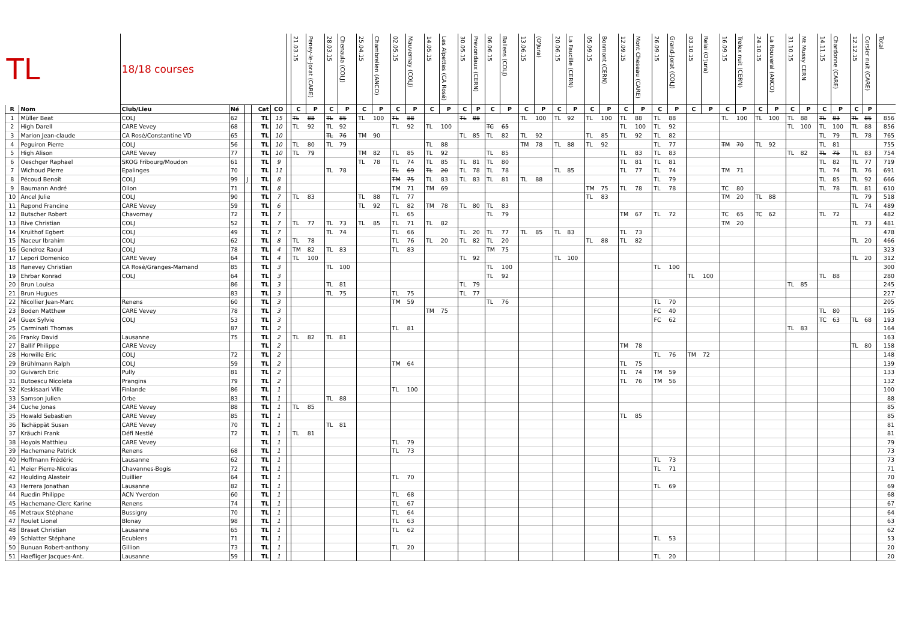| TL | | 18/18 courses | | | | | | 21.03.15 | Peney-le-Jorat (CARE) | 28.03.15 | Chenaula (COLJ) | 25.04.15 | Chambrelien (ANCO) | 02.05.15 | Mauvernay (COLJ) | 14.05.15 | Les Alpettes (CA Rosé) | 30.05.15 | Prevondaux (CERN) | 06.06.15 | Ballens (COLJ) | 13.06.15 | (O'Jura) | 20.06.15 | La Faucille (CERN) | 05.09.15 | Bonmont (CERN) | 12.09.15 | Mont Cheseau (CARE) | 26.09.15 | Grand-Jorat (COLJ) | 03.10.15 | Relai (O'Jura) | 16.09.15 | Trelex nuit (CERN) | 24.10.15 | La Rouveral (ANCO) | 31.10.15 | Mt Mussy CERN | 14.11.15 | Chardonne (CARE) | 12.12.15 | Corsier nuit (CARE) | Total |
| --- | --- | --- | --- | --- | --- | --- | --- | --- | --- | --- | --- | --- | --- | --- | --- | --- | --- | --- | --- | --- | --- | --- | --- | --- | --- | --- | --- | --- | --- | --- | --- | --- | --- | --- | --- | --- | --- | --- | --- | --- | --- | --- | --- | --- |
| R | Nom | Club/Lieu | Né | | Cat | CO | | C | P | C | P | C | P | C | P | C | P | C | P | C | P | C | P | C | P | C | P | C | P | C | P | C | P | C | P | C | P | C | P | C | P | C | P | |
| 1 | Müller Beat | COLJ | 62 | | TL | 15 | | TL | 88 | TL | 85 | TL | 100 | TL | 88 | | | TL | 88 | | | TL | 100 | TL | 92 | TL | 100 | TL | 88 | TL | 88 | | | TL | 100 | TL | 100 | TL | 88 | TL | 83 | TL | 85 | 856 |
| 2 | High Darell | CARE Vevey | 68 | | TL | 10 | | TL | 92 | TL | 92 | | | TL | 92 | TL | 100 | | | TC | 65 | | | | | | | TL | 100 | TL | 92 | | | | | | | TL | 100 | TL | 100 | TL | 88 | 856 |
| 3 | Marion Jean-claude | CA Rosé/Constantine VD | 65 | | TL | 10 | | | | TL | 76 | TM | 90 | | | | | TL | 85 | TL | 82 | TL | 92 | | | TL | 85 | TL | 92 | TL | 82 | | | | | | | | | TL | 79 | TL | 78 | 765 |
| 4 | Peguiron Pierre | COLJ | 56 | | TL | 10 | | TL | 80 | TL | 79 | | | | | TL | 88 | | | | | TM | 78 | TL | 88 | TL | 92 | | | TL | 77 | | | TM | 70 | TL | 92 | | | TL | 81 | | | 755 |
| 5 | High Alison | CARE Vevey | 77 | | TL | 10 | | TL | 79 | | | TM | 82 | TL | 85 | TL | 92 | | | TL | 85 | | | | | | | TL | 83 | TL | 83 | | | | | | | TL | 82 | TL | 75 | TL | 83 | 754 |
| 6 | Oeschger Raphael | SKOG Fribourg/Moudon | 61 | | TL | 9 | | | | | | TL | 78 | TL | 74 | TL | 85 | TL | 81 | TL | 80 | | | | | | | TL | 81 | TL | 81 | | | | | | | | | TL | 82 | TL | 77 | 719 |
| 7 | Wichoud Pierre | Epalinges | 70 | | TL | 11 | | | | TL | 78 | | | TL | 69 | TL | 20 | TL | 78 | TL | 78 | | | TL | 85 | | | TL | 77 | TL | 74 | | | TM | 71 | | | | | TL | 74 | TL | 76 | 691 |
| 8 | Pécoud Benoît | COLJ | 99 | J | TL | 8 | | | | | | | | TM | 75 | TL | 83 | TL | 83 | TL | 81 | TL | 88 | | | | | | | TL | 79 | | | | | | | | | TL | 85 | TL | 92 | 666 |
| 9 | Baumann André | Ollon | 71 | | TL | 8 | | | | | | | | TM | 71 | TM | 69 | | | | | | | | | TM | 75 | TL | 78 | TL | 78 | | | TC | 80 | | | | | TL | 78 | TL | 81 | 610 |
| 10 | Ancel Julie | COLJ | 90 | | TL | 7 | | TL | 83 | | | TL | 88 | TL | 77 | | | | | | | | | | | TL | 83 | | | | | | | TM | 20 | TL | 88 | | | | | TL | 79 | 518 |
| 11 | Repond Francine | CARE Vevey | 59 | | TL | 6 | | | | | | TL | 92 | TL | 82 | TM | 78 | TL | 80 | TL | 83 | | | | | | | | | | | | | | | | | | | | | TL | 74 | 489 |
| 12 | Butscher Robert | Chavornay | 72 | | TL | 7 | | | | | | | | TL | 65 | | | | | TL | 79 | | | | | | | TM | 67 | TL | 72 | | | TC | 65 | TC | 62 | | | TL | 72 | | | 482 |
| 13 | Rive Christian | COLJ | 52 | | TL | 7 | | TL | 77 | TL | 73 | TL | 85 | TL | 71 | TL | 82 | | | | | | | | | | | | | | | | | TM | 20 | | | | | | | TL | 73 | 481 |
| 14 | Kruithof Egbert | COLJ | 49 | | TL | 7 | | | | TL | 74 | | | TL | 66 | | | TL | 20 | TL | 77 | TL | 85 | TL | 83 | | | TL | 73 | | | | | | | | | | | | | | | 478 |
| 15 | Naceur Ibrahim | COLJ | 62 | | TL | 8 | | TL | 78 | | | | | TL | 76 | TL | 20 | TL | 82 | TL | 20 | | | | | TL | 88 | TL | 82 | | | | | | | | | | | | | TL | 20 | 466 |
| 16 | Gendroz Raoul | COLJ | 78 | | TL | 4 | | TM | 82 | TL | 83 | | | TL | 83 | | | | | TM | 75 | | | | | | | | | | | | | | | | | | | | | | | 323 |
| 17 | Lepori Domenico | CARE Vevey | 64 | | TL | 4 | | TL | 100 | | | | | | | | | TL | 92 | | | | | TL | 100 | | | | | | | | | | | | | | | | | TL | 20 | 312 |
| 18 | Renevey Christian | CA Rosé/Granges-Marnand | 85 | | TL | 3 | | | | TL | 100 | | | | | | | | | TL | 100 | | | | | | | | | TL | 100 | | | | | | | | | | | | | 300 |
| 19 | Ehrbar Konrad | COLJ | 64 | | TL | 3 | | | | | | | | | | | | | | TL | 92 | | | | | | | | | | | TL | 100 | | | | | | | TL | 88 | | | 280 |
| 20 | Brun Louisa | | 86 | | TL | 3 | | | | TL | 81 | | | | | | | TL | 79 | | | | | | | | | | | | | | | | | | | TL | 85 | | | | | 245 |
| 21 | Brun Hugues | | 83 | | TL | 3 | | | | TL | 75 | | | TL | 75 | | | TL | 77 | | | | | | | | | | | | | | | | | | | | | | | | | 227 |
| 22 | Nicollier Jean-Marc | Renens | 60 | | TL | 3 | | | | | | | | TM | 59 | | | | | TL | 76 | | | | | | | | | TL | 70 | | | | | | | | | | | | | 205 |
| 23 | Boden Matthew | CARE Vevey | 78 | | TL | 3 | | | | | | | | | | TM | 75 | | | | | | | | | | | | | FC | 40 | | | | | | | | | TL | 80 | | | 195 |
| 24 | Guex Sylvie | COLJ | 53 | | TL | 3 | | | | | | | | | | | | | | | | | | | | | | | | FC | 62 | | | | | | | | | TC | 63 | TL | 68 | 193 |
| 25 | Carminati Thomas | | 87 | | TL | 2 | | | | | | | | TL | 81 | | | | | | | | | | | | | | | | | | | | | | | TL | 83 | | | | | 164 |
| 26 | Franky David | Lausanne | 75 | | TL | 2 | | TL | 82 | TL | 81 | | | | | | | | | | | | | | | | | | | | | | | | | | | | | | | | | 163 |
| 27 | Ballif Philippe | CARE Vevey | | | TL | 2 | | | | | | | | | | | | | | | | | | | | | | TM | 78 | | | | | | | | | | | | | TL | 80 | 158 |
| 28 | Horwille Eric | COLJ | 72 | | TL | 2 | | | | | | | | | | | | | | | | | | | | | | | | TL | 76 | TM | 72 | | | | | | | | | | | 148 |
| 29 | Brühlmann Ralph | COLJ | 59 | | TL | 2 | | | | | | | | TM | 64 | | | | | | | | | | | | | TL | 75 | | | | | | | | | | | | | | | 139 |
| 30 | Guivarch Eric | Pully | 81 | | TL | 2 | | | | | | | | | | | | | | | | | | | | | | TL | 74 | TM | 59 | | | | | | | | | | | | | 133 |
| 31 | Butoescu Nicoleta | Prangins | 79 | | TL | 2 | | | | | | | | | | | | | | | | | | | | | | TL | 76 | TM | 56 | | | | | | | | | | | | | 132 |
| 32 | Keskisaari Ville | Finlande | 86 | | TL | 1 | | | | | | | | TL | 100 | | | | | | | | | | | | | | | | | | | | | | | | | | | | | 100 |
| 33 | Samson Julien | Orbe | 83 | | TL | 1 | | | | TL | 88 | | | | | | | | | | | | | | | | | | | | | | | | | | | | | | | | | 88 |
| 34 | Cuche Jonas | CARE Vevey | 88 | | TL | 1 | | TL | 85 | | | | | | | | | | | | | | | | | | | | | | | | | | | | | | | | | | | 85 |
| 35 | Howald Sebastien | CARE Vevey | 85 | | TL | 1 | | | | | | | | | | | | | | | | | | | | | | TL | 85 | | | | | | | | | | | | | | | 85 |
| 36 | Tschäppät Susan | CARE Vevey | 70 | | TL | 1 | | | | TL | 81 | | | | | | | | | | | | | | | | | | | | | | | | | | | | | | | | | 81 |
| 37 | Kräuchi Frank | Défi Nestlé | 72 | | TL | 1 | | TL | 81 | | | | | | | | | | | | | | | | | | | | | | | | | | | | | | | | | | | 81 |
| 38 | Hoyois Matthieu | CARE Vevey | | | TL | 1 | | | | | | | | TL | 79 | | | | | | | | | | | | | | | | | | | | | | | | | | | | | 79 |
| 39 | Hachemane Patrick | Renens | 68 | | TL | 1 | | | | | | | | TL | 73 | | | | | | | | | | | | | | | | | | | | | | | | | | | | | 73 |
| 40 | Hoffmann Frédéric | Lausanne | 62 | | TL | 1 | | | | | | | | | | | | | | | | | | | | | | | | TL | 73 | | | | | | | | | | | | | 73 |
| 41 | Meier Pierre-Nicolas | Chavannes-Bogis | 72 | | TL | 1 | | | | | | | | | | | | | | | | | | | | | | | | TL | 71 | | | | | | | | | | | | | 71 |
| 42 | Houlding Alasteir | Duillier | 64 | | TL | 1 | | | | | | | | TL | 70 | | | | | | | | | | | | | | | | | | | | | | | | | | | | | 70 |
| 43 | Herrera Jonathan | Lausanne | 82 | | TL | 1 | | | | | | | | | | | | | | | | | | | | | | | | TL | 69 | | | | | | | | | | | | | 69 |
| 44 | Ruedin Philippe | ACN Yverdon | 60 | | TL | 1 | | | | | | | | TL | 68 | | | | | | | | | | | | | | | | | | | | | | | | | | | | | 68 |
| 45 | Hachemane-Clerc Karine | Renens | 74 | | TL | 1 | | | | | | | | TL | 67 | | | | | | | | | | | | | | | | | | | | | | | | | | | | | 67 |
| 46 | Metraux Stéphane | Bussigny | 70 | | TL | 1 | | | | | | | | TL | 64 | | | | | | | | | | | | | | | | | | | | | | | | | | | | | 64 |
| 47 | Roulet Lionel | Blonay | 98 | | TL | 1 | | | | | | | | TL | 63 | | | | | | | | | | | | | | | | | | | | | | | | | | | | | 63 |
| 48 | Braset Christian | Lausanne | 65 | | TL | 1 | | | | | | | | TL | 62 | | | | | | | | | | | | | | | | | | | | | | | | | | | | | 62 |
| 49 | Schlatter Stéphane | Ecublens | 71 | | TL | 1 | | | | | | | | | | | | | | | | | | | | | | | | TL | 53 | | | | | | | | | | | | | 53 |
| 50 | Bunuan Robert-anthony | Gillion | 73 | | TL | 1 | | | | | | | | TL | 20 | | | | | | | | | | | | | | | | | | | | | | | | | | | | | 20 |
| 51 | Haefliger Jacques-Ant. | Lausanne | 59 | | TL | 1 | | | | | | | | | | | | | | | | | | | | | | | | TL | 20 | | | | | | | | | | | | | 20 |